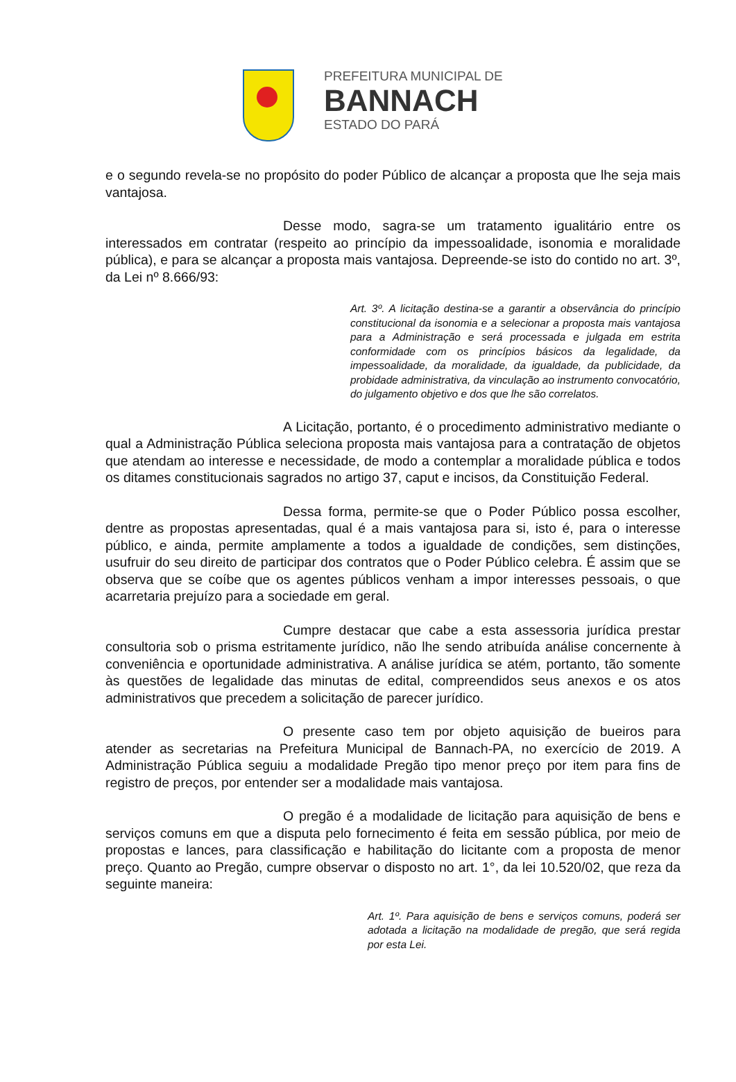PREFEITURA MUNICIPAL DE
BANNACH
ESTADO DO PARÁ
e o segundo revela-se no propósito do poder Público de alcançar a proposta que lhe seja mais vantajosa.
Desse modo, sagra-se um tratamento igualitário entre os interessados em contratar (respeito ao princípio da impessoalidade, isonomia e moralidade pública), e para se alcançar a proposta mais vantajosa. Depreende-se isto do contido no art. 3º, da Lei nº 8.666/93:
Art. 3º. A licitação destina-se a garantir a observância do princípio constitucional da isonomia e a selecionar a proposta mais vantajosa para a Administração e será processada e julgada em estrita conformidade com os princípios básicos da legalidade, da impessoalidade, da moralidade, da igualdade, da publicidade, da probidade administrativa, da vinculação ao instrumento convocatório, do julgamento objetivo e dos que lhe são correlatos.
A Licitação, portanto, é o procedimento administrativo mediante o qual a Administração Pública seleciona proposta mais vantajosa para a contratação de objetos que atendam ao interesse e necessidade, de modo a contemplar a moralidade pública e todos os ditames constitucionais sagrados no artigo 37, caput e incisos, da Constituição Federal.
Dessa forma, permite-se que o Poder Público possa escolher, dentre as propostas apresentadas, qual é a mais vantajosa para si, isto é, para o interesse público, e ainda, permite amplamente a todos a igualdade de condições, sem distinções, usufruir do seu direito de participar dos contratos que o Poder Público celebra. É assim que se observa que se coíbe que os agentes públicos venham a impor interesses pessoais, o que acarretaria prejuízo para a sociedade em geral.
Cumpre destacar que cabe a esta assessoria jurídica prestar consultoria sob o prisma estritamente jurídico, não lhe sendo atribuída análise concernente à conveniência e oportunidade administrativa. A análise jurídica se atém, portanto, tão somente às questões de legalidade das minutas de edital, compreendidos seus anexos e os atos administrativos que precedem a solicitação de parecer jurídico.
O presente caso tem por objeto aquisição de bueiros para atender as secretarias na Prefeitura Municipal de Bannach-PA, no exercício de 2019. A Administração Pública seguiu a modalidade Pregão tipo menor preço por item para fins de registro de preços, por entender ser a modalidade mais vantajosa.
O pregão é a modalidade de licitação para aquisição de bens e serviços comuns em que a disputa pelo fornecimento é feita em sessão pública, por meio de propostas e lances, para classificação e habilitação do licitante com a proposta de menor preço. Quanto ao Pregão, cumpre observar o disposto no art. 1°, da lei 10.520/02, que reza da seguinte maneira:
Art. 1º. Para aquisição de bens e serviços comuns, poderá ser adotada a licitação na modalidade de pregão, que será regida por esta Lei.